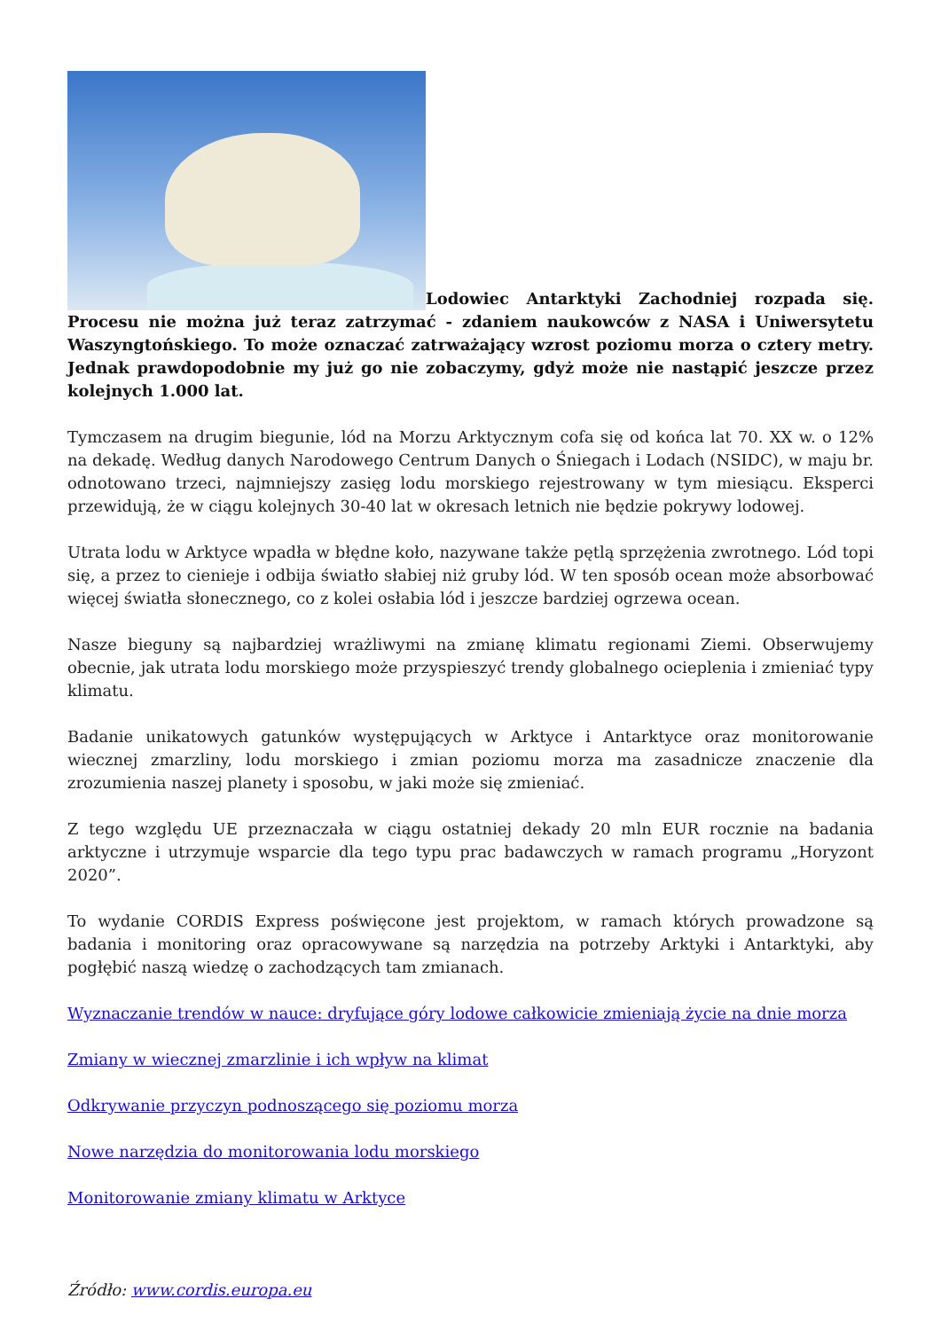Lodowiec Antarktyki Zachodniej rozpada się. Procesu nie można już teraz zatrzymać - zdaniem naukowców z NASA i Uniwersytetu Waszyngtońskiego. To może oznaczać zatrważający wzrost poziomu morza o cztery metry. Jednak prawdopodobnie my już go nie zobaczymy, gdyż może nie nastąpić jeszcze przez kolejnych 1.000 lat.
Tymczasem na drugim biegunie, lód na Morzu Arktycznym cofa się od końca lat 70. XX w. o 12% na dekadę. Według danych Narodowego Centrum Danych o Śniegach i Lodach (NSIDC), w maju br. odnotowano trzeci, najmniejszy zasięg lodu morskiego rejestrowany w tym miesiącu. Eksperci przewidują, że w ciągu kolejnych 30-40 lat w okresach letnich nie będzie pokrywy lodowej.
Utrata lodu w Arktyce wpadła w błędne koło, nazywane także pętlą sprzężenia zwrotnego. Lód topi się, a przez to cienieje i odbija światło słabiej niż gruby lód. W ten sposób ocean może absorbować więcej światła słonecznego, co z kolei osłabia lód i jeszcze bardziej ogrzewa ocean.
Nasze bieguny są najbardziej wrażliwymi na zmianę klimatu regionami Ziemi. Obserwujemy obecnie, jak utrata lodu morskiego może przyspieszyć trendy globalnego ocieplenia i zmieniać typy klimatu.
Badanie unikatowych gatunków występujących w Arktyce i Antarktyce oraz monitorowanie wiecznej zmarzliny, lodu morskiego i zmian poziomu morza ma zasadnicze znaczenie dla zrozumienia naszej planety i sposobu, w jaki może się zmieniać.
Z tego względu UE przeznaczała w ciągu ostatniej dekady 20 mln EUR rocznie na badania arktyczne i utrzymuje wsparcie dla tego typu prac badawczych w ramach programu „Horyzont 2020”.
To wydanie CORDIS Express poświęcone jest projektom, w ramach których prowadzone są badania i monitoring oraz opracowywane są narzędzia na potrzeby Arktyki i Antarktyki, aby pogłębić naszą wiedzę o zachodzących tam zmianach.
Wyznaczanie trendów w nauce: dryfujące góry lodowe całkowicie zmieniają życie na dnie morza
Zmiany w wiecznej zmarzlinie i ich wpływ na klimat
Odkrywanie przyczyn podnoszącego się poziomu morza
Nowe narzędzia do monitorowania lodu morskiego
Monitorowanie zmiany klimatu w Arktyce
Źródło: www.cordis.europa.eu